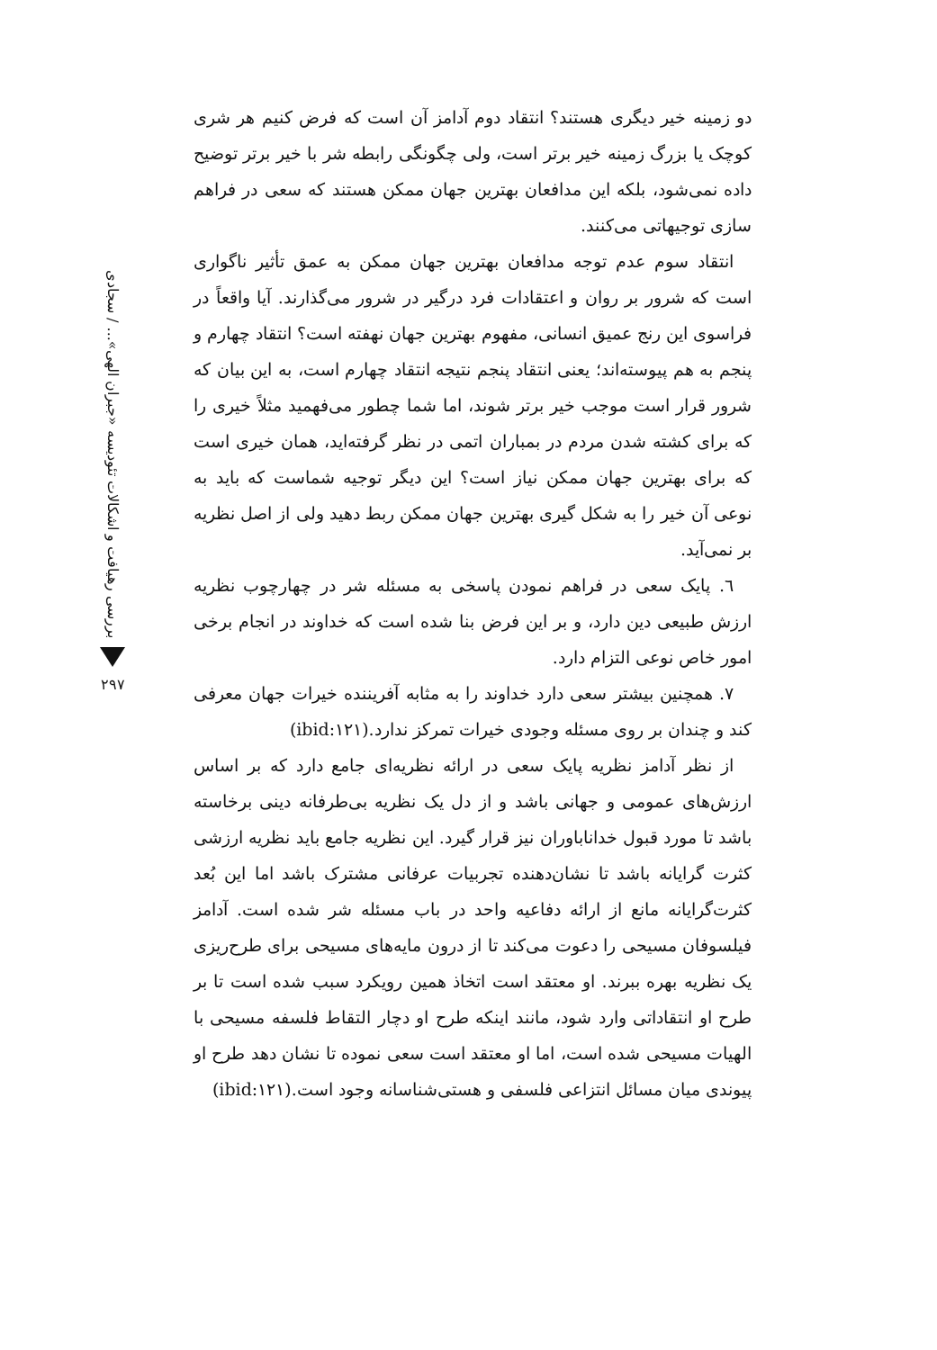دو زمینه خیر دیگری هستند؟ انتقاد دوم آدامز آن است که فرض کنیم هر شری کوچک یا بزرگ زمینه خیر برتر است، ولی چگونگی رابطه شر با خیر برتر توضیح داده نمی‌شود، بلکه این مدافعان بهترین جهان ممکن هستند که سعی در فراهم سازی توجیهاتی می‌کنند.
انتقاد سوم عدم توجه مدافعان بهترین جهان ممکن به عمق تأثیر ناگواری است که شرور بر روان و اعتقادات فرد درگیر در شرور می‌گذارند. آیا واقعاً در فراسوی این رنج عمیق انسانی، مفهوم بهترین جهان نهفته است؟ انتقاد چهارم و پنجم به هم پیوسته‌اند؛ یعنی انتقاد پنجم نتیجه انتقاد چهارم است، به این بیان که شرور قرار است موجب خیر برتر شوند، اما شما چطور می‌فهمید مثلاً خیری را که برای کشته شدن مردم در بمباران اتمی در نظر گرفته‌اید، همان خیری است که برای بهترین جهان ممکن نیاز است؟ این دیگر توجیه شماست که باید به نوعی آن خیر را به شکل گیری بهترین جهان ممکن ربط دهید ولی از اصل نظریه بر نمی‌آید.
٦. پایک سعی در فراهم نمودن پاسخی به مسئله شر در چهارچوب نظریه ارزش طبیعی دین دارد، و بر این فرض بنا شده است که خداوند در انجام برخی امور خاص نوعی التزام دارد.
٧. همچنین بیشتر سعی دارد خداوند را به مثابه آفریننده خیرات جهان معرفی کند و چندان بر روی مسئله وجودی خیرات تمرکز ندارد.(ibid:۱۲۱)
از نظر آدامز نظریه پایک سعی در ارائه نظریه‌ای جامع دارد که بر اساس ارزش‌های عمومی و جهانی باشد و از دل یک نظریه بی‌طرفانه دینی برخاسته باشد تا مورد قبول خداناباوران نیز قرار گیرد. این نظریه جامع باید نظریه ارزشی کثرت گرایانه باشد تا نشان‌دهنده تجربیات عرفانی مشترک باشد اما این بُعد کثرت‌گرایانه مانع از ارائه دفاعیه واحد در باب مسئله شر شده است. آدامز فیلسوفان مسیحی را دعوت می‌کند تا از درون مایه‌های مسیحی برای طرح‌ریزی یک نظریه بهره ببرند. او معتقد است اتخاذ همین رویکرد سبب شده است تا بر طرح او انتقاداتی وارد شود، مانند اینکه طرح او دچار التقاط فلسفه مسیحی با الهیات مسیحی شده است، اما او معتقد است سعی نموده تا نشان دهد طرح او پیوندی میان مسائل انتزاعی فلسفی و هستی‌شناسانه وجود است.(ibid:۱۲۱)
بررسی رهیافت و اشکالات تئودیسه «جبران الهی»... / سجادی
۲۹۷